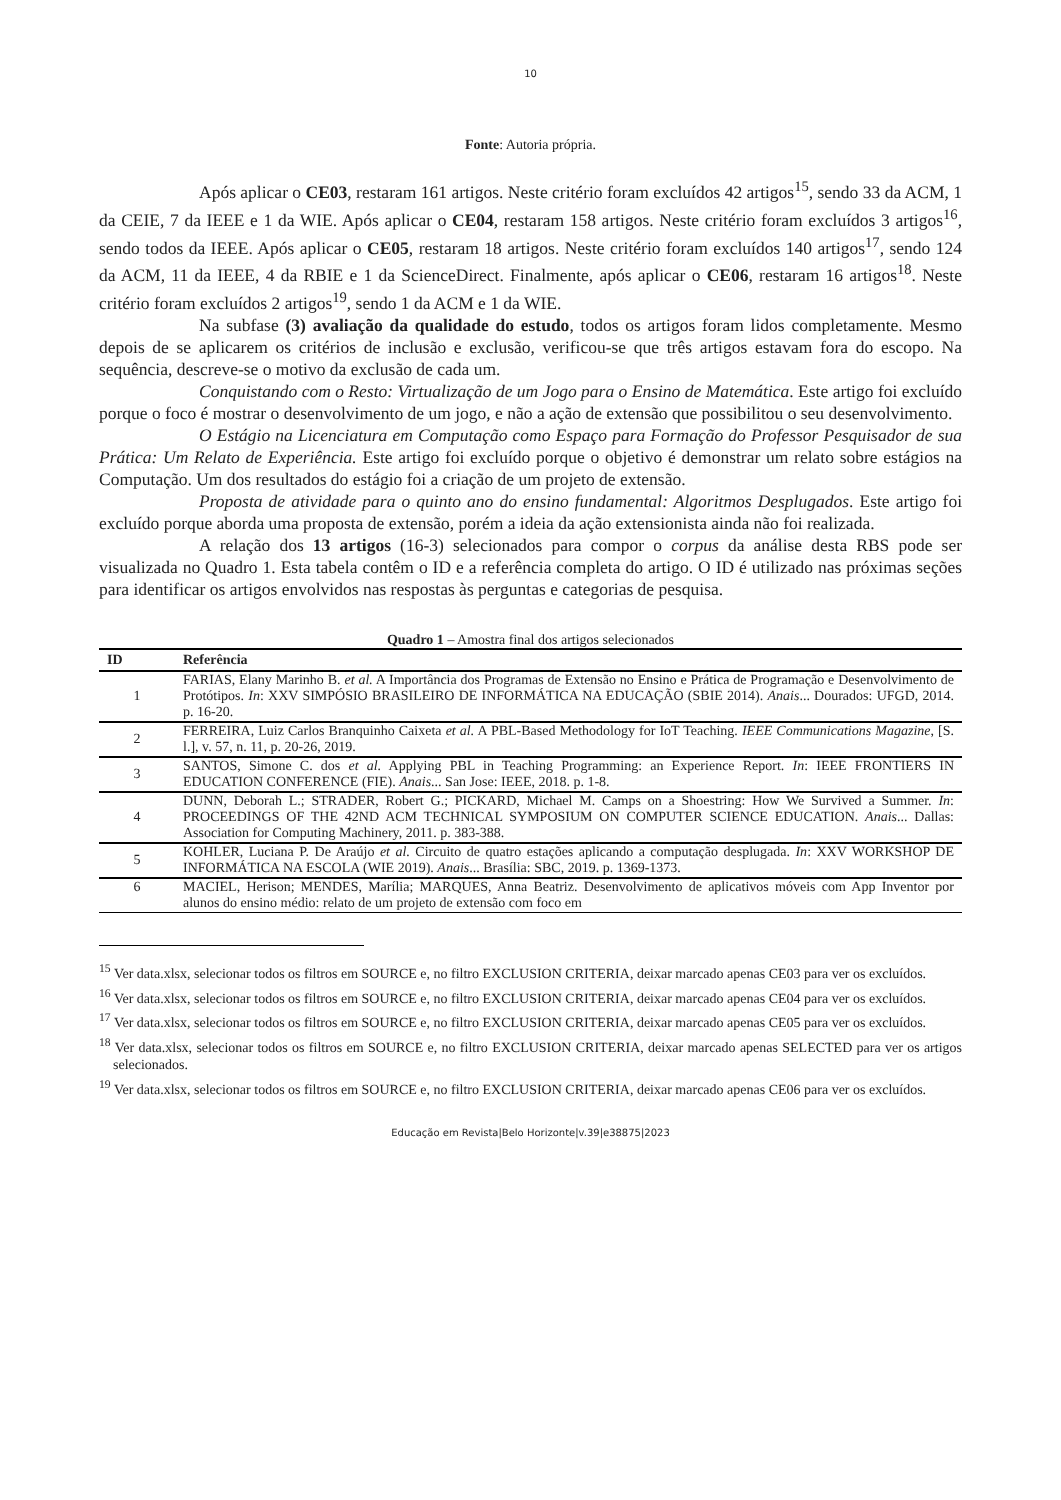10
Fonte: Autoria própria.
Após aplicar o CE03, restaram 161 artigos. Neste critério foram excluídos 42 artigos<sup>15</sup>, sendo 33 da ACM, 1 da CEIE, 7 da IEEE e 1 da WIE. Após aplicar o CE04, restaram 158 artigos. Neste critério foram excluídos 3 artigos<sup>16</sup>, sendo todos da IEEE. Após aplicar o CE05, restaram 18 artigos. Neste critério foram excluídos 140 artigos<sup>17</sup>, sendo 124 da ACM, 11 da IEEE, 4 da RBIE e 1 da ScienceDirect. Finalmente, após aplicar o CE06, restaram 16 artigos<sup>18</sup>. Neste critério foram excluídos 2 artigos<sup>19</sup>, sendo 1 da ACM e 1 da WIE.
Na subfase (3) avaliação da qualidade do estudo, todos os artigos foram lidos completamente. Mesmo depois de se aplicarem os critérios de inclusão e exclusão, verificou-se que três artigos estavam fora do escopo. Na sequência, descreve-se o motivo da exclusão de cada um.
Conquistando com o Resto: Virtualização de um Jogo para o Ensino de Matemática. Este artigo foi excluído porque o foco é mostrar o desenvolvimento de um jogo, e não a ação de extensão que possibilitou o seu desenvolvimento.
O Estágio na Licenciatura em Computação como Espaço para Formação do Professor Pesquisador de sua Prática: Um Relato de Experiência. Este artigo foi excluído porque o objetivo é demonstrar um relato sobre estágios na Computação. Um dos resultados do estágio foi a criação de um projeto de extensão.
Proposta de atividade para o quinto ano do ensino fundamental: Algoritmos Desplugados. Este artigo foi excluído porque aborda uma proposta de extensão, porém a ideia da ação extensionista ainda não foi realizada.
A relação dos 13 artigos (16-3) selecionados para compor o corpus da análise desta RBS pode ser visualizada no Quadro 1. Esta tabela contêm o ID e a referência completa do artigo. O ID é utilizado nas próximas seções para identificar os artigos envolvidos nas respostas às perguntas e categorias de pesquisa.
Quadro 1 – Amostra final dos artigos selecionados
| ID | Referência |
| --- | --- |
| 1 | FARIAS, Elany Marinho B. et al. A Importância dos Programas de Extensão no Ensino e Prática de Programação e Desenvolvimento de Protótipos. In : XXV SIMPÓSIO BRASILEIRO DE INFORMÁTICA NA EDUCAÇÃO (SBIE 2014). Anais ... Dourados: UFGD, 2014. p. 16-20. |
| 2 | FERREIRA, Luiz Carlos Branquinho Caixeta et al. A PBL-Based Methodology for IoT Teaching. IEEE Communications Magazine , [S. l.], v. 57, n. 11, p. 20-26, 2019. |
| 3 | SANTOS, Simone C. dos et al. Applying PBL in Teaching Programming: an Experience Report. In : IEEE FRONTIERS IN EDUCATION CONFERENCE (FIE). Anais ... San Jose: IEEE, 2018. p. 1-8. |
| 4 | DUNN, Deborah L.; STRADER, Robert G.; PICKARD, Michael M. Camps on a Shoestring: How We Survived a Summer. In : PROCEEDINGS OF THE 42ND ACM TECHNICAL SYMPOSIUM ON COMPUTER SCIENCE EDUCATION. Anais ... Dallas: Association for Computing Machinery, 2011. p. 383-388. |
| 5 | KOHLER, Luciana P. De Araújo et al. Circuito de quatro estações aplicando a computação desplugada. In : XXV WORKSHOP DE INFORMÁTICA NA ESCOLA (WIE 2019). Anais ... Brasília: SBC, 2019. p. 1369-1373. |
| 6 | MACIEL, Herison; MENDES, Marília; MARQUES, Anna Beatriz. Desenvolvimento de aplicativos móveis com App Inventor por alunos do ensino médio: relato de um projeto de extensão com foco em |
<sup>15</sup> Ver data.xlsx, selecionar todos os filtros em SOURCE e, no filtro EXCLUSION CRITERIA, deixar marcado apenas CE03 para ver os excluídos.
<sup>16</sup> Ver data.xlsx, selecionar todos os filtros em SOURCE e, no filtro EXCLUSION CRITERIA, deixar marcado apenas CE04 para ver os excluídos.
<sup>17</sup> Ver data.xlsx, selecionar todos os filtros em SOURCE e, no filtro EXCLUSION CRITERIA, deixar marcado apenas CE05 para ver os excluídos.
<sup>18</sup> Ver data.xlsx, selecionar todos os filtros em SOURCE e, no filtro EXCLUSION CRITERIA, deixar marcado apenas SELECTED para ver os artigos selecionados.
<sup>19</sup> Ver data.xlsx, selecionar todos os filtros em SOURCE e, no filtro EXCLUSION CRITERIA, deixar marcado apenas CE06 para ver os excluídos.
Educação em Revista|Belo Horizonte|v.39|e38875|2023